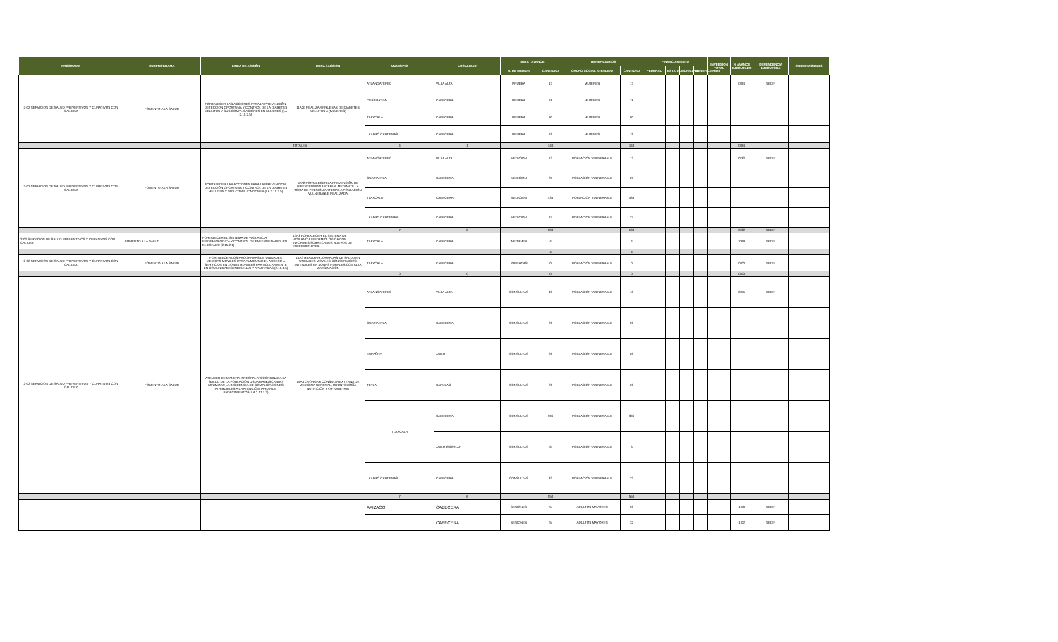| PROGRAMA | SUBPROGRAMA | LINEA DE ACCIÓN | OBRA / ACCION | MUNICIPIO | LOCALIDAD | META / AVANCE | | BENEFICIARIOS | | FINANCIAMIENTO | | | | INVERSION TOTAL | % AVANCE EJECUTADO | DEPENDENCIA EJECUTORA | OBSERVACIONES |
| --- | --- | --- | --- | --- | --- | --- | --- | --- | --- | --- | --- | --- | --- | --- | --- | --- | --- |
| | | | | | | U. DE MEDIDA | CANTIDAD | GRUPO SOCIAL ATENDIDO | CANTIDAD | FEDERAL | ESTATAL | MUNICIPAL | BENEFICIARIOS | | | | |
| 2-02 SERVICIOS DE SALUD PREVENTIVOS Y CURATIVOS CON CALIDEZ | FOMENTO A LA SALUD | FORTALECER LAS ACCIONES PARA LA PREVENCIÓN, DETECCIÓN OPORTUNA Y CONTROL DE LA DIABETES MELLITUS Y SUS COMPLICACIONES EN MUJERES (LA 2.15.2.5) | 11A2b REALIZAR PRUEBAS DE DIABETES MELLITUS A (MUJERES) | ATLANGATEPEC | VILLA ALTA | PRUEBA | 13 | MUJERES | 13 | | | | | | 0.94 | SEDIF | |
| | | | | CUAPIAXTLA | CABECERA | PRUEBA | 18 | MUJERES | 18 | | | | | | | | |
| | | | | TLAXCALA | CABECERA | PRUEBA | 90 | MUJERES | 90 | | | | | | | | |
| | | | | LAZARO CARDENAS | CABECERA | PRUEBA | 19 | MUJERES | 19 | | | | | | | | |
| | | | TOTALES | 4 | 1 | | 140 | | 140 | | | | | | 0.94 | | |
| 2-02 SERVICIOS DE SALUD PREVENTIVOS Y CURATIVOS CON CALIDEZ | FOMENTO A LA SALUD | FORTALECER LAS ACCIONES PARA LA PREVENCIÓN, DETECCIÓN OPORTUNA Y CONTROL DE LA DIABETES MELLITUS Y SUS COMPLICACIONES (LA 2.15.2.5) | 12A2 FORTALECER LA PREVENCIÓN DE HIPERTENSIÓN ARTERIAL MEDIANTE LA TOMA DE PRESIÓN ARTERIAL A POBLACIÓN VULNERABLE REALIZADA | ATLANGATEPEC | VILLA ALTA | MEDICION | 13 | POBLACION VULNERABLE | 13 | | | | | | 0.32 | SEDIF | |
| | | | | CUAPIAXTLA | CABECERA | MEDICION | 25 | POBLACION VULNERABLE | 25 | | | | | | | | |
| | | | | TLAXCALA | CABECERA | MEDICION | 435 | POBLACION VULNERABLE | 435 | | | | | | | | |
| | | | | LAZARO CARDENAS | CABECERA | MEDICION | 27 | POBLACION VULNERABLE | 27 | | | | | | | | |
| | | | | 7 | 2 | | 500 | | 500 | | | | | | 0.32 | SEDIF | |
| 2-02 SERVICIOS DE SALUD PREVENTIVOS Y CURATIVOS CON CALIDEZ | FOMENTO A LA SALUD | FORTALECER EL SISTEMA DE VIGILANCIA EPIDEMIOLOGICA Y CONTROL DE ENFERMEDADES EN EL ESTADO (2.15.2.1) | 13A3 FORTALECER EL SISTEMA DE VIGILANCIA EPIDEMIOLOGICA CON INFORMES SOBRECASOS NUEVOS DE ENFERMEDADES | TLAXCALA | CABECERA | INFORMES | 4 | | 4 | | | | | | 7.69 | SEDIF | |
| | | | | | | | 4 | | 4 | | | | | | | | |
| 2-02 SERVICIOS DE SALUD PREVENTIVOS Y CURATIVOS CON CALIDEZ | FOMENTO A LA SALUD | FORTALECER LOS PROGRAMAS DE UNIDADES MEDICAS MOVILES PARA AUMENTAR EL ACCESO A SERVICIOS EN ZONAS RURALES PARTICULARMENTE EN COMUNIDADES INDIGENAS Y APARTADAS (2.16.1.6) | 14A3 REALIZAR JORNADAS DE SALUD EN UNIDADES MOVILES CON SERVICIOS INTEGALES EN ZONAS RURALES CON ALTA MARGINACIÓN | TLAXCALA | CABECERA | JORNADAS | 0 | POBLACION VULNERABLE | 0 | | | | | | 0.00 | SEDIF | |
| | | | | 0 | 0 | | 0 | | 0 | | | | | | 0.00 | | |
| 2-02 SERVICIOS DE SALUD PREVENTIVOS Y CURATIVOS CON CALIDEZ | FOMENTO A LA SALUD | ATENDER DE MANERA INTEGRAL Y COORDINADA LA SALUD DE LA POBLACIÓN USUARIA BUSCANDO MINIMIZAR LA INCIDENCIA DE COMPLICACIONES ATRIBUIBLES A LA ATENCIÓN TARDÍA DE PADECIMIENTOS( LA 2.17.1.3) | 15A3 OTORGAR CONSULTA EXTERNA DE MEDICINA GENERAL, ODONTOLOGÍA NUTRICIÓN Y OPTOMETRIA | ATLANGATEPEC | VILLA ALTA | CONSULTAS | 40 | POBLACION VULNERABLE | 40 | | | | | | 0.55 | SEDIF | |
| | | | | CUAPIAXTLA | CABECERA | CONSULTAS | 29 | POBLACION VULNERABLE | 29 | | | | | | | | |
| | | | | ESPAÑITA | ASILO | CONSULTAS | 20 | POBLACION VULNERABLE | 20 | | | | | | | | |
| | | | | TETLA | CAPULAC | CONSULTAS | 26 | POBLACION VULNERABLE | 26 | | | | | | | | |
| | | | | TLAXCALA | CABECERA | CONSULTAS | 396 | POBLACION VULNERABLE | 396 | | | | | | | | |
| | | | | | ASILO OCOTLAN | CONSULTAS | 6 | POBLACION VULNERABLE | 6 | | | | | | | | |
| | | | | LAZARO CARDENAS | CABECERA | CONSULTAS | 33 | POBLACION VULNERABLE | 33 | | | | | | | | |
| | | | | 7 | 6 | | 550 | | 550 | | | | | | | | |
| | | | | APIZACO | CABECERA | SESIONES | 5 | ADULTOS MAYORES | 50 | | | | | | 1.59 | SEDIF | |
| | | | | | CABECERA | SESIONES | 5 | ADULTOS MAYORES | 32 | | | | | | 1.02 | SEDIF | |